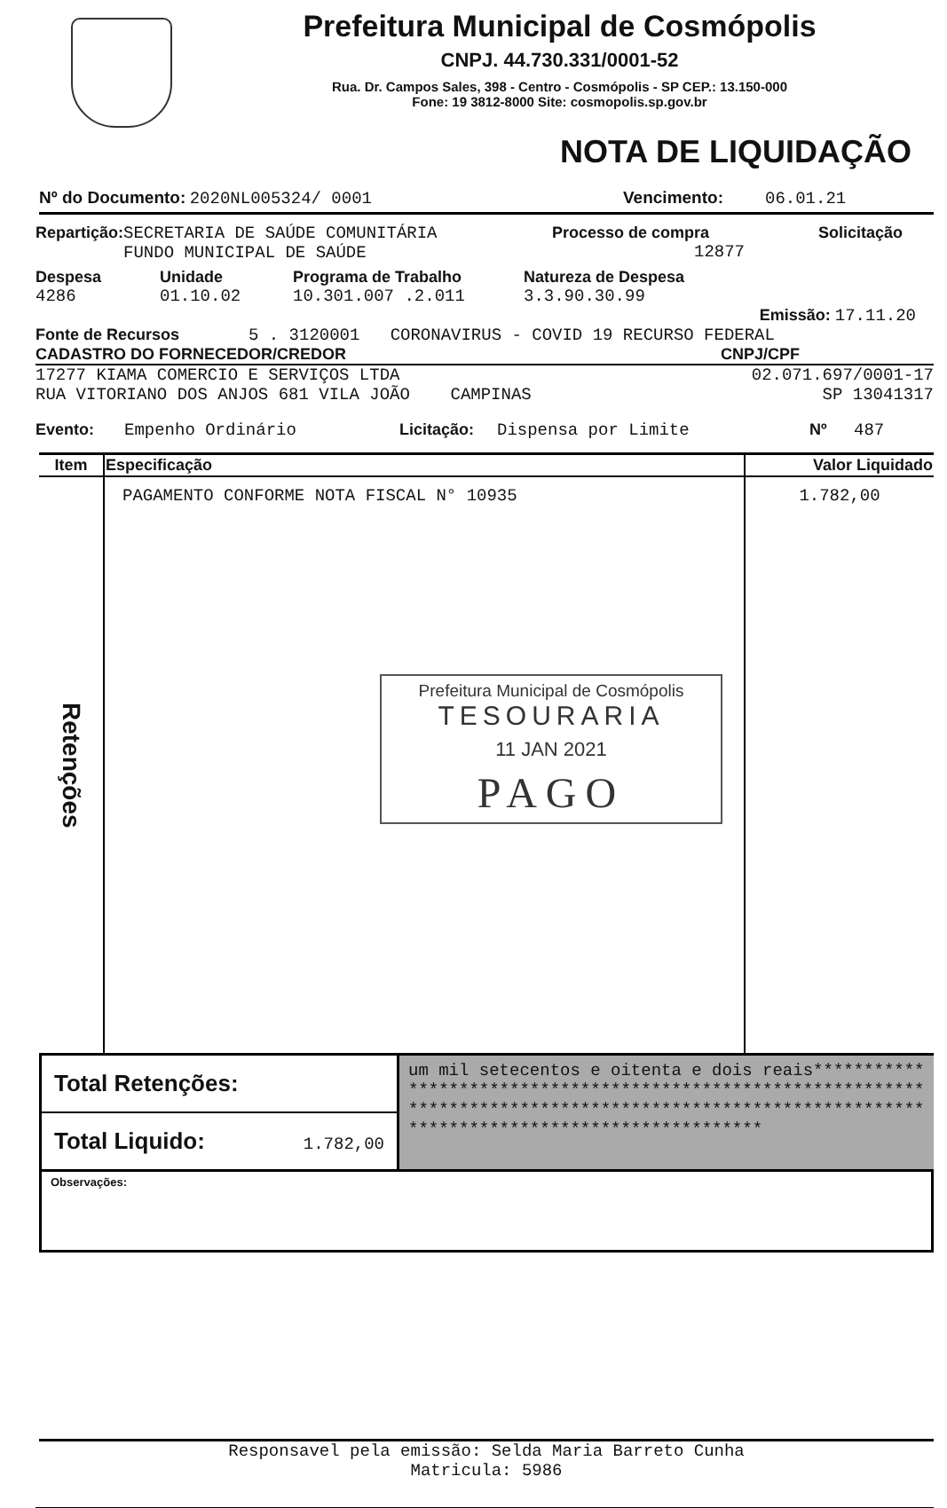Prefeitura Municipal de Cosmópolis
CNPJ. 44.730.331/0001-52
Rua. Dr. Campos Sales, 398 - Centro - Cosmópolis - SP CEP.: 13.150-000
Fone: 19 3812-8000 Site: cosmopolis.sp.gov.br
NOTA DE LIQUIDAÇÃO
Nº do Documento: 2020NL005324/ 0001 Vencimento: 06.01.21
Repartição: SECRETARIA DE SAÚDE COMUNITÁRIA
FUNDO MUNICIPAL DE SAÚDE Processo de compra
12877 Solicitação
Despesa
4286 Unidade
01.10.02 Programa de Trabalho
10.301.007 .2.011 Natureza de Despesa
3.3.90.30.99
Emissão: 17.11.20
Fonte de Recursos 5 . 3120001 CORONAVIRUS - COVID 19 RECURSO FEDERAL
CADASTRO DO FORNECEDOR/CREDOR CNPJ/CPF
17277 KIAMA COMERCIO E SERVIÇOS LTDA 02.071.697/0001-17
RUA VITORIANO DOS ANJOS 681 VILA JOÃO CAMPINAS SP 13041317
Evento: Empenho Ordinário Licitação: Dispensa por Limite Nº 487
| Item | Especificação | Valor Liquidado |
| --- | --- | --- |
| Retenções | PAGAMENTO CONFORME NOTA FISCAL N° 10935 Prefeitura Municipal de Cosmópolis TESOURARIA 11 JAN 2021 PAGO | 1.782,00 |
Total Retenções:
Total Liquido: 1.782,00
um mil setecentos e oitenta e dois reais****************************************************************************************************************************************************
Observações:
Responsavel pela emissão: Selda Maria Barreto Cunha
Matricula: 5986